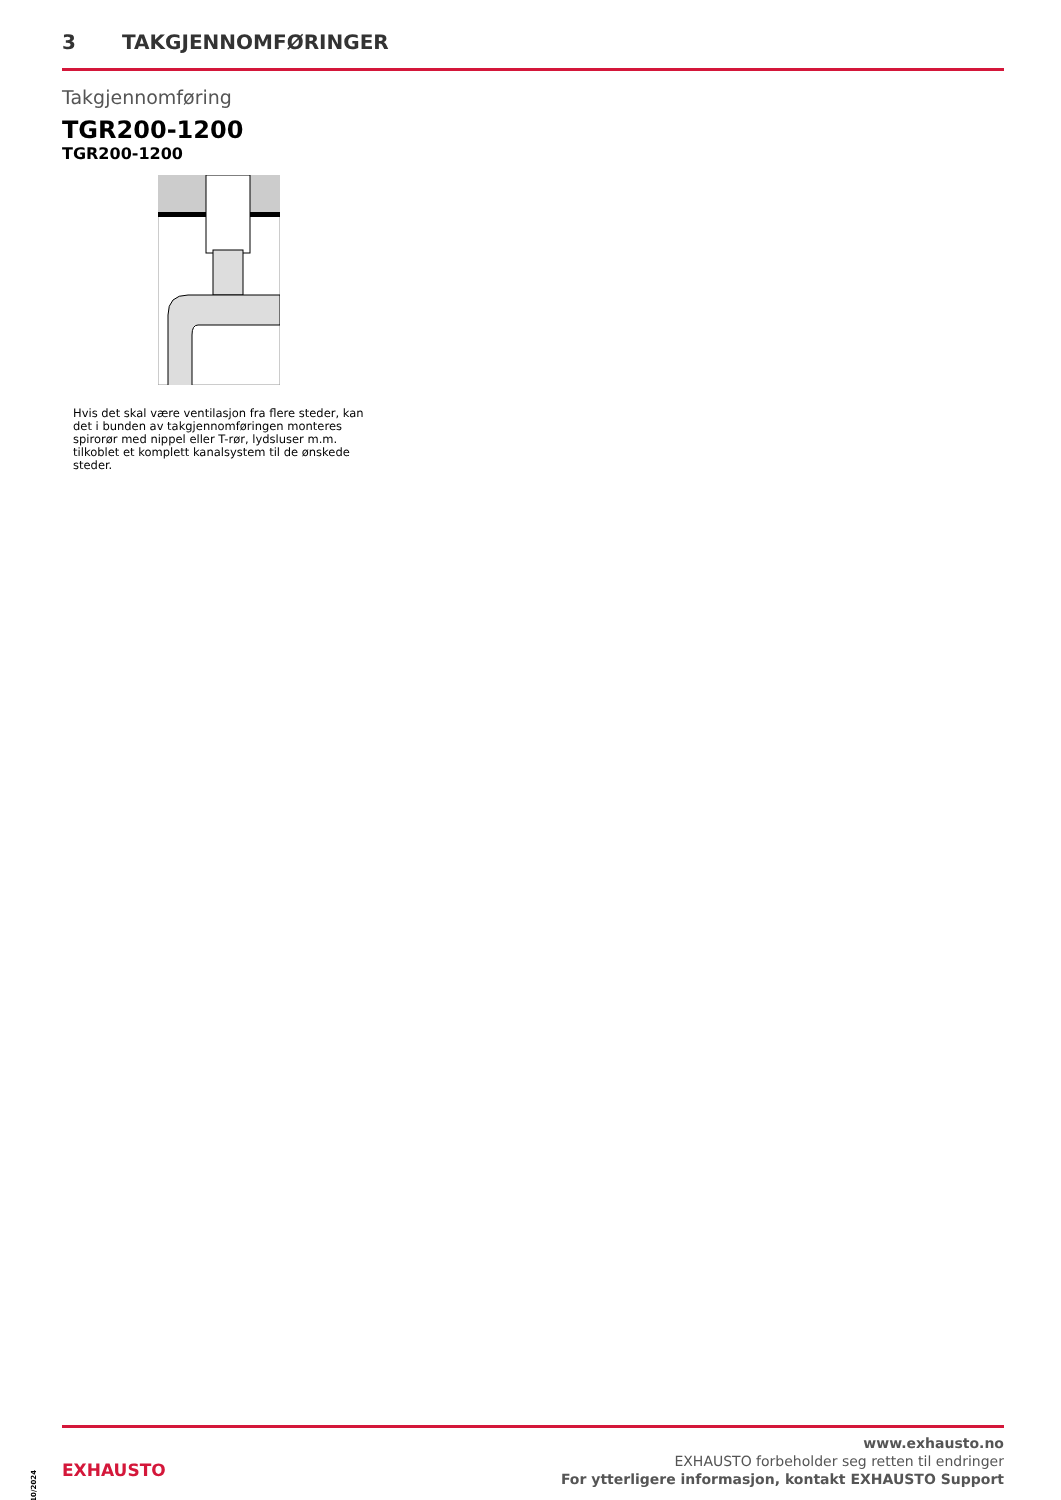3 TAKGJENNOMFØRINGER
Takgjennomføring
TGR200-1200
TGR200-1200
Hvis det skal være ventilasjon fra flere steder, kan det i bunden av takgjennomføringen monteres spirorør med nippel eller T-rør, lydsluser m.m. tilkoblet et komplett kanalsystem til de ønskede steder.
10/2024
EXHAUSTO
www.exhausto.no
EXHAUSTO forbeholder seg retten til endringer
For ytterligere informasjon, kontakt EXHAUSTO Support